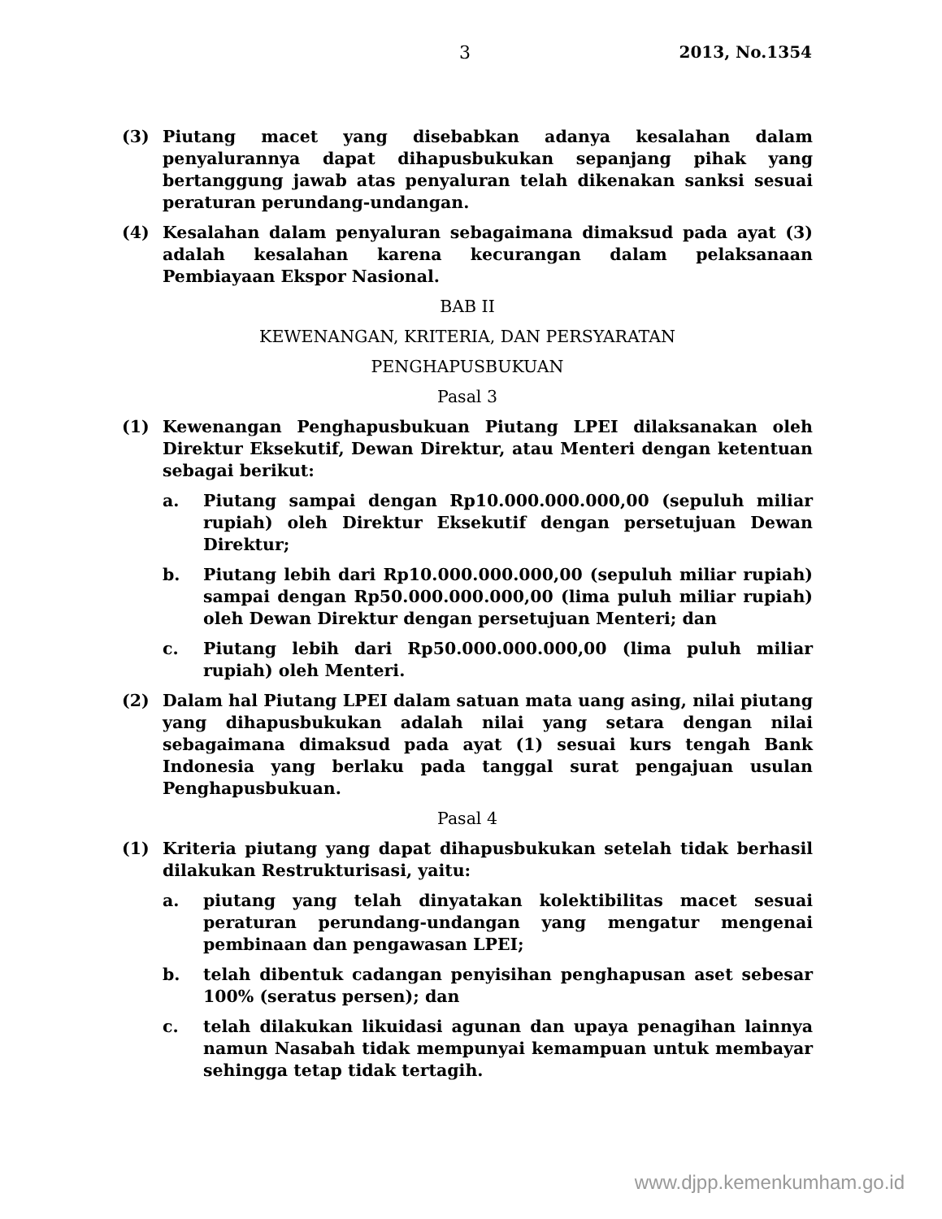3 2013, No.1354
(3) Piutang macet yang disebabkan adanya kesalahan dalam penyalurannya dapat dihapusbukukan sepanjang pihak yang bertanggung jawab atas penyaluran telah dikenakan sanksi sesuai peraturan perundang-undangan.
(4) Kesalahan dalam penyaluran sebagaimana dimaksud pada ayat (3) adalah kesalahan karena kecurangan dalam pelaksanaan Pembiayaan Ekspor Nasional.
BAB II
KEWENANGAN, KRITERIA, DAN PERSYARATAN
PENGHAPUSBUKUAN
Pasal 3
(1) Kewenangan Penghapusbukuan Piutang LPEI dilaksanakan oleh Direktur Eksekutif, Dewan Direktur, atau Menteri dengan ketentuan sebagai berikut:
a. Piutang sampai dengan Rp10.000.000.000,00 (sepuluh miliar rupiah) oleh Direktur Eksekutif dengan persetujuan Dewan Direktur;
b. Piutang lebih dari Rp10.000.000.000,00 (sepuluh miliar rupiah) sampai dengan Rp50.000.000.000,00 (lima puluh miliar rupiah) oleh Dewan Direktur dengan persetujuan Menteri; dan
c. Piutang lebih dari Rp50.000.000.000,00 (lima puluh miliar rupiah) oleh Menteri.
(2) Dalam hal Piutang LPEI dalam satuan mata uang asing, nilai piutang yang dihapusbukukan adalah nilai yang setara dengan nilai sebagaimana dimaksud pada ayat (1) sesuai kurs tengah Bank Indonesia yang berlaku pada tanggal surat pengajuan usulan Penghapusbukuan.
Pasal 4
(1) Kriteria piutang yang dapat dihapusbukukan setelah tidak berhasil dilakukan Restrukturisasi, yaitu:
a. piutang yang telah dinyatakan kolektibilitas macet sesuai peraturan perundang-undangan yang mengatur mengenai pembinaan dan pengawasan LPEI;
b. telah dibentuk cadangan penyisihan penghapusan aset sebesar 100% (seratus persen); dan
c. telah dilakukan likuidasi agunan dan upaya penagihan lainnya namun Nasabah tidak mempunyai kemampuan untuk membayar sehingga tetap tidak tertagih.
www.djpp.kemenkumham.go.id